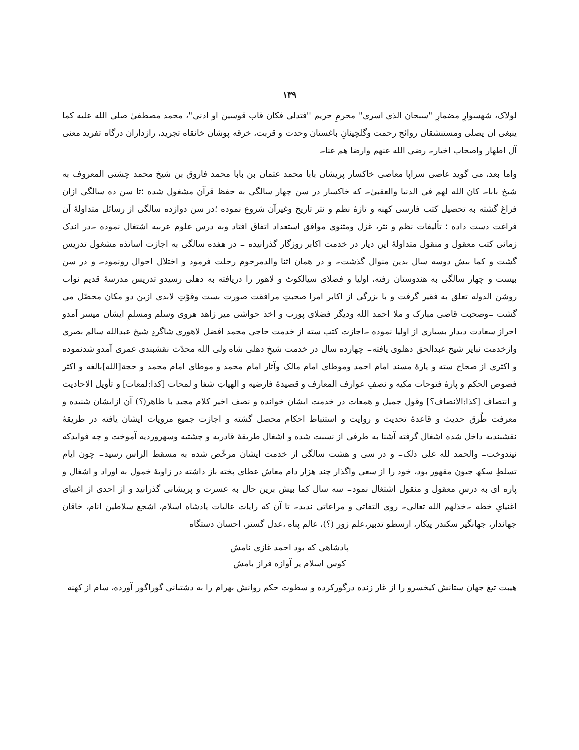۱۳۹
لولاک، شهسوارِ مضمارِ ''سبحان الذی اسری'' محرمِ حریم ''فتدلی فکان قاب قوسین او ادنی''، محمد مصطفیٰ صلی الله علیه کما ینبغی ان یصلی ومستنشقان روائح رحمت وگلچینانِ باغستان وحدت و قربت، خرقه پوشان خانقاه تجرید، رازداران درگاه تفرید معنی آل اطهار واصحاب اخیار۔ رضی الله عنهم وارضا هم عنا۔
واما بعد، می گوید عاصی سراپا معاصی خاکسار پریشان بابا محمد عثمان بن بابا محمد فاروق بن شیخ محمد چشتی المعروف به شیخ بابا۔ کان الله لهم فی الدنیا والعقبیٰ۔ که خاکسار در سن چهار سالگی به حفظ قرآن مشغول شده ؛تا سن ده سالگی ازان فراغ گشته به تحصیل کتب فارسی کهنه و تازهٔ نظم و نثر تاریخ وغیرآن شروع نموده ؛در سن دوازده سالگی از رسائل متداولهٔ آن فراغت دست داده ؛ تألیفات نظم و نثر، غزل ومثنوی موافق استعداد اتفاق افتاد وبه درس علوم عربیه اشتغال نموده ۔در اندک زمانی کتب معقول و منقول متداولهٔ این دیار در خدمت اکابر روزگار گذرانیده ۔ در هفده سالگی به اجازت اساتذه مشغول تدریس گشت و کما بیش دوسه سال بدین منوال گذشت۔ و در همان اثنا والدمرحوم رحلت فرمود و اختلال احوال رونمود۔ و در سن بیست و چهار سالگی به هندوستان رفته، اولیا و فضلای سیالکوٹ و لاهور را دریافته به دهلی رسیدو تدریس مدرسهٔ قدیم نواب روشن الدوله تعلق به فقیر گرفت و با بزرگی از اکابر امرا صحبتِ مرافقت صورت بست وقوّتِ لابدی ازین دو مکان محصّل می گشت ۔وصحبت قاضی مبارک و ملا احمد الله ودیگر فضلای پورب و اخذ حواشی میر زاهد هروی وسلم ومسلمِ ایشان میسر آمدو احراز سعادت دیدار بسیاری از اولیا نموده ۔اجازت کتب سته از خدمت حاجی محمد افضل لاهوری شاگردِ شیخ عبدالله سالم بصری وازخدمت نبایر شیخ عبدالحق دهلوی یافته۔ چهارده سال در خدمت شیخِ دهلی شاه ولی الله محدّث نقشبندی عمری آمدو شدنموده و اکثری از صحاح سته و پارهٔ مسند امام احمد وموطای امام مالک وآثار امام محمد و موطای امام محمد و حجة[الله]بالغه و اکثر فصوص الحکم و پارهٔ فتوحات مکیه و نصفِ عوارف المعارف و قصیدهٔ فارضیه و الهیاتِ شفا و لمحات [کذا:لمعات] و تأویل الاحادیث و انتصاف [کذا:الانصاف؟] وقول جمیل و همعات در خدمت ایشان خوانده و نصف اخیر کلام مجید با ظاهر(؟) آن ازایشان شنیده و معرفت طُرق حدیث و قاعدهٔ تحدیث و روایت و استنباط احکام محصل گشته و اجازت جمیع مرویات ایشان یافته در طریقهٔ نقشبندیه داخل شده اشغال گرفته آشنا به طرفی از نسبت شده و اشغال طریقهٔ قادریه و چشتیه وسهروردیه آموخت و چه فوایدکه نیندوخت۔ والحمد لله علی ذلک۔ و در سی و هشت سالگی از خدمت ایشان مرخّص شده به مسقط الراس رسید۔ چون ایام تسلطِ سکھ جیون مقهور بود، خود را از سعی واگذار چند هزار دام معاش عطای پخته باز داشته در زاویهٔ خمول به اوراد و اشغال و پاره ای به درسِ معقول و منقول اشتغال نمود۔ سه سال کما بیش برین حال به عسرت و پریشانی گذرانید و از احدی از اغبیای اغنیایِ خطه ۔خذلهم الله تعالی۔ روی التفاتی و مراعاتی ندید۔ تا آن که رایات عالیات پادشاه اسلام، اشجع سلاطین انام، خاقان جهاندار، جهانگیر سکندر پیکار، ارسطو تدبیر،علم زور (؟)، عالم پناه ،عدل گستر، احسان دستگاه
پادشاهی که بود احمد غازی نامش
کوس اسلام پر آوازه فراز بامش
هیبت تیغ جهان ستانش کیخسرو را از غار زنده درگورکرده و سطوت حکم روانش بهرام را به دشتبانی گوراگور آورده، سام از کهنه